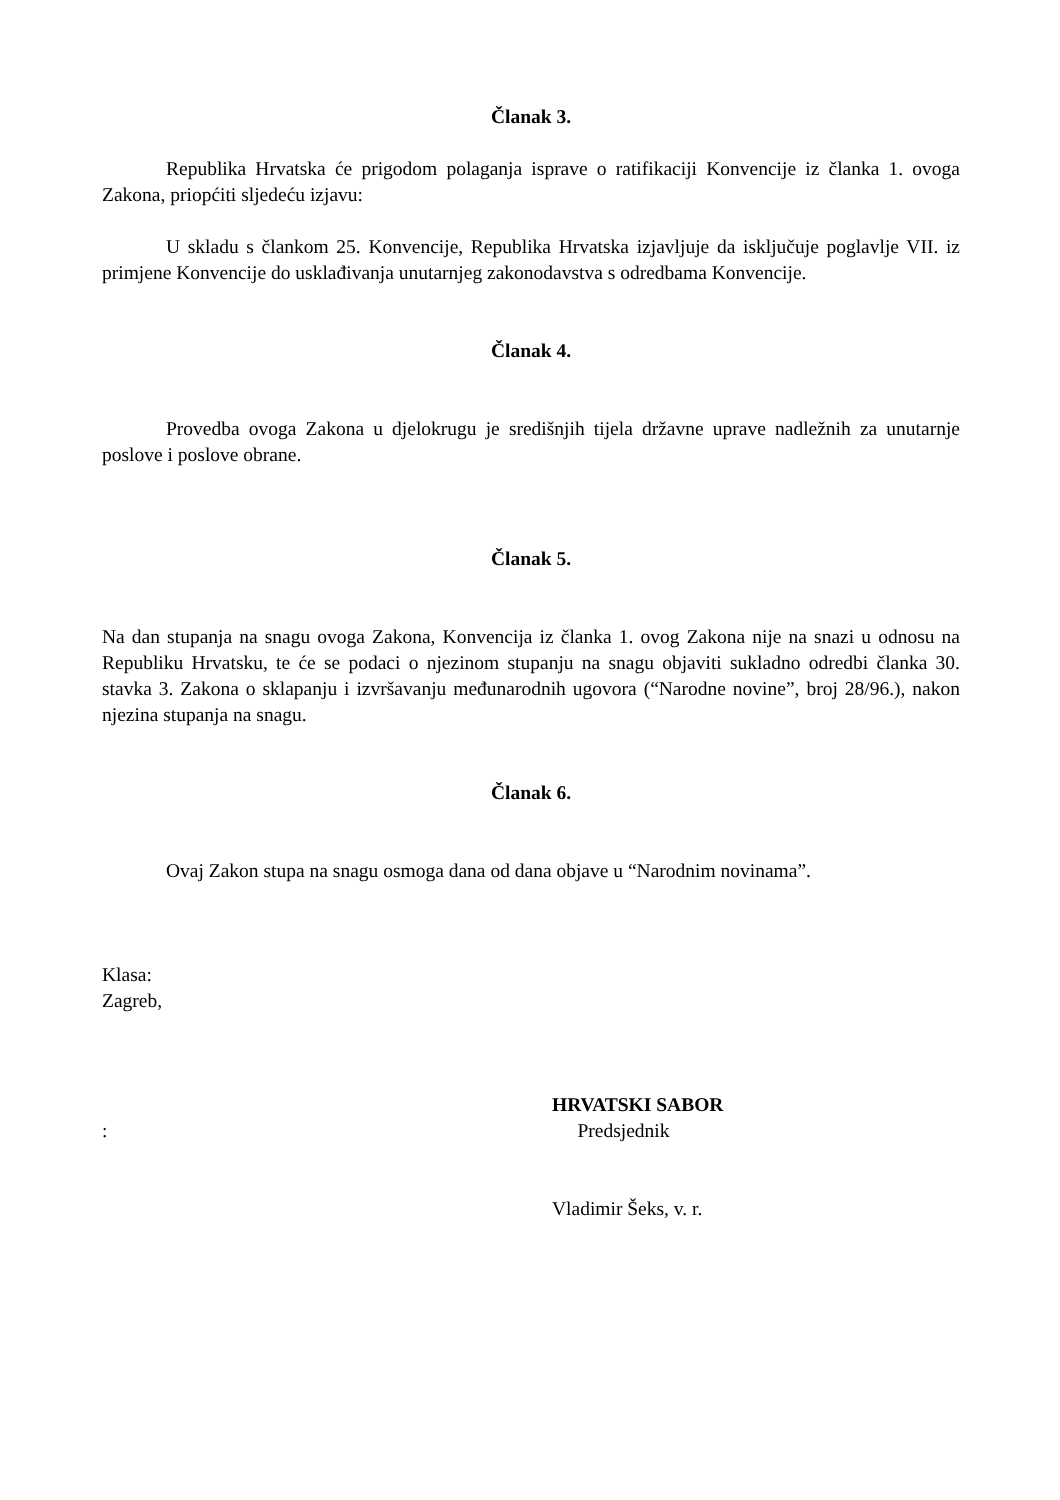Članak 3.
Republika Hrvatska će prigodom polaganja isprave o ratifikaciji Konvencije iz članka 1. ovoga Zakona, priopćiti sljedeću izjavu:
U skladu s člankom 25. Konvencije, Republika Hrvatska izjavljuje da isključuje poglavlje VII. iz primjene Konvencije do usklađivanja unutarnjeg zakonodavstva s odredbama Konvencije.
Članak 4.
Provedba ovoga Zakona u djelokrugu je središnjih tijela državne uprave nadležnih za unutarnje poslove i poslove obrane.
Članak 5.
Na dan stupanja na snagu ovoga Zakona, Konvencija iz članka 1. ovog Zakona nije na snazi u odnosu na Republiku Hrvatsku, te će se podaci o njezinom stupanju na snagu objaviti sukladno odredbi članka 30. stavka 3. Zakona o sklapanju i izvršavanju međunarodnih ugovora (“Narodne novine”, broj 28/96.), nakon njezina stupanja na snagu.
Članak 6.
Ovaj Zakon stupa na snagu osmoga dana od dana objave u “Narodnim novinama”.
Klasa:
Zagreb,
HRVATSKI SABOR
: Predsjednik
Vladimir Šeks, v. r.